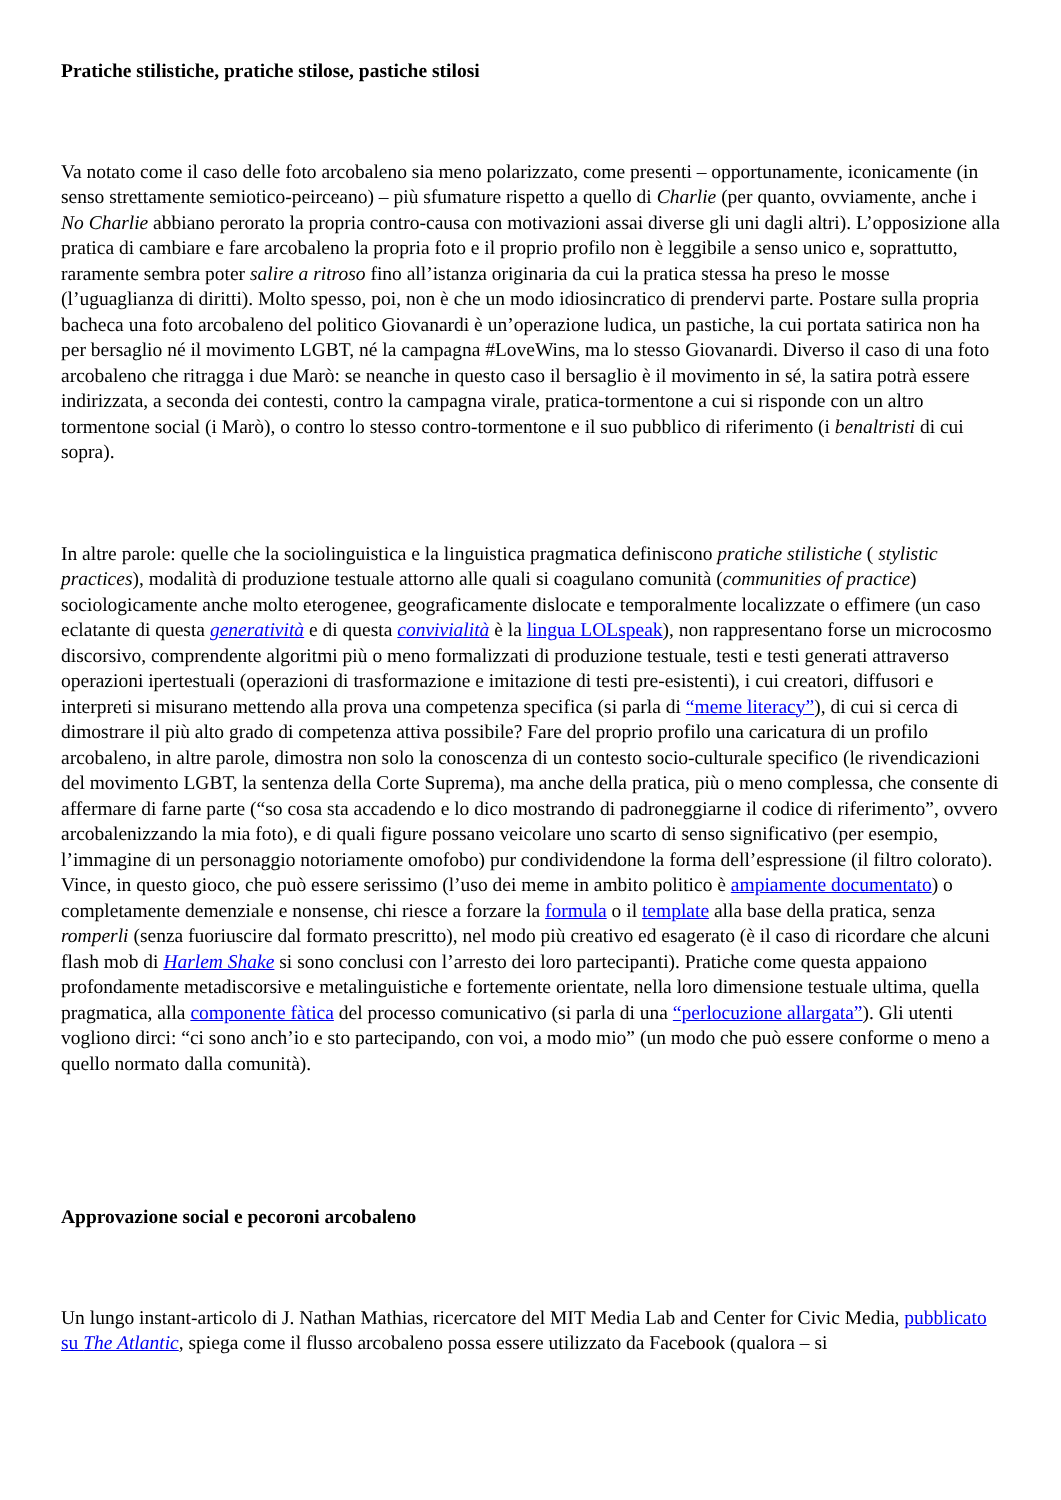Pratiche stilistiche, pratiche stilose, pastiche stilosi
Va notato come il caso delle foto arcobaleno sia meno polarizzato, come presenti – opportunamente, iconicamente (in senso strettamente semiotico-peirceano) – più sfumature rispetto a quello di Charlie (per quanto, ovviamente, anche i No Charlie abbiano perorato la propria contro-causa con motivazioni assai diverse gli uni dagli altri). L’opposizione alla pratica di cambiare e fare arcobaleno la propria foto e il proprio profilo non è leggibile a senso unico e, soprattutto, raramente sembra poter salire a ritroso fino all’istanza originaria da cui la pratica stessa ha preso le mosse (l’uguaglianza di diritti). Molto spesso, poi, non è che un modo idiosincratico di prendervi parte. Postare sulla propria bacheca una foto arcobaleno del politico Giovanardi è un’operazione ludica, un pastiche, la cui portata satirica non ha per bersaglio né il movimento LGBT, né la campagna #LoveWins, ma lo stesso Giovanardi. Diverso il caso di una foto arcobaleno che ritragga i due Marò: se neanche in questo caso il bersaglio è il movimento in sé, la satira potrà essere indirizzata, a seconda dei contesti, contro la campagna virale, pratica-tormentone a cui si risponde con un altro tormentone social (i Marò), o contro lo stesso contro-tormentone e il suo pubblico di riferimento (i benaltristi di cui sopra).
In altre parole: quelle che la sociolinguistica e la linguistica pragmatica definiscono pratiche stilistiche ( stylistic practices), modalità di produzione testuale attorno alle quali si coagulano comunità (communities of practice) sociologicamente anche molto eterogenee, geograficamente dislocate e temporalmente localizzate o effimere (un caso eclatante di questa generatività e di questa convivialità è la lingua LOLspeak), non rappresentano forse un microcosmo discorsivo, comprendente algoritmi più o meno formalizzati di produzione testuale, testi e testi generati attraverso operazioni ipertestuali (operazioni di trasformazione e imitazione di testi pre-esistenti), i cui creatori, diffusori e interpreti si misurano mettendo alla prova una competenza specifica (si parla di “meme literacy”), di cui si cerca di dimostrare il più alto grado di competenza attiva possibile? Fare del proprio profilo una caricatura di un profilo arcobaleno, in altre parole, dimostra non solo la conoscenza di un contesto socio-culturale specifico (le rivendicazioni del movimento LGBT, la sentenza della Corte Suprema), ma anche della pratica, più o meno complessa, che consente di affermare di farne parte (“so cosa sta accadendo e lo dico mostrando di padroneggiarne il codice di riferimento”, ovvero arcobalenizzando la mia foto), e di quali figure possano veicolare uno scarto di senso significativo (per esempio, l’immagine di un personaggio notoriamente omofobo) pur condividendone la forma dell’espressione (il filtro colorato). Vince, in questo gioco, che può essere serissimo (l’uso dei meme in ambito politico è ampiamente documentato) o completamente demenziale e nonsense, chi riesce a forzare la formula o il template alla base della pratica, senza romperli (senza fuoriuscire dal formato prescritto), nel modo più creativo ed esagerato (è il caso di ricordare che alcuni flash mob di Harlem Shake si sono conclusi con l’arresto dei loro partecipanti). Pratiche come questa appaiono profondamente metadiscorsive e metalinguistiche e fortemente orientate, nella loro dimensione testuale ultima, quella pragmatica, alla componente fàtica del processo comunicativo (si parla di una “perlocuzione allargata”). Gli utenti vogliono dirci: “ci sono anch’io e sto partecipando, con voi, a modo mio” (un modo che può essere conforme o meno a quello normato dalla comunità).
Approvazione social e pecoroni arcobaleno
Un lungo instant-articolo di J. Nathan Mathias, ricercatore del MIT Media Lab and Center for Civic Media, pubblicato su The Atlantic, spiega come il flusso arcobaleno possa essere utilizzato da Facebook (qualora – si